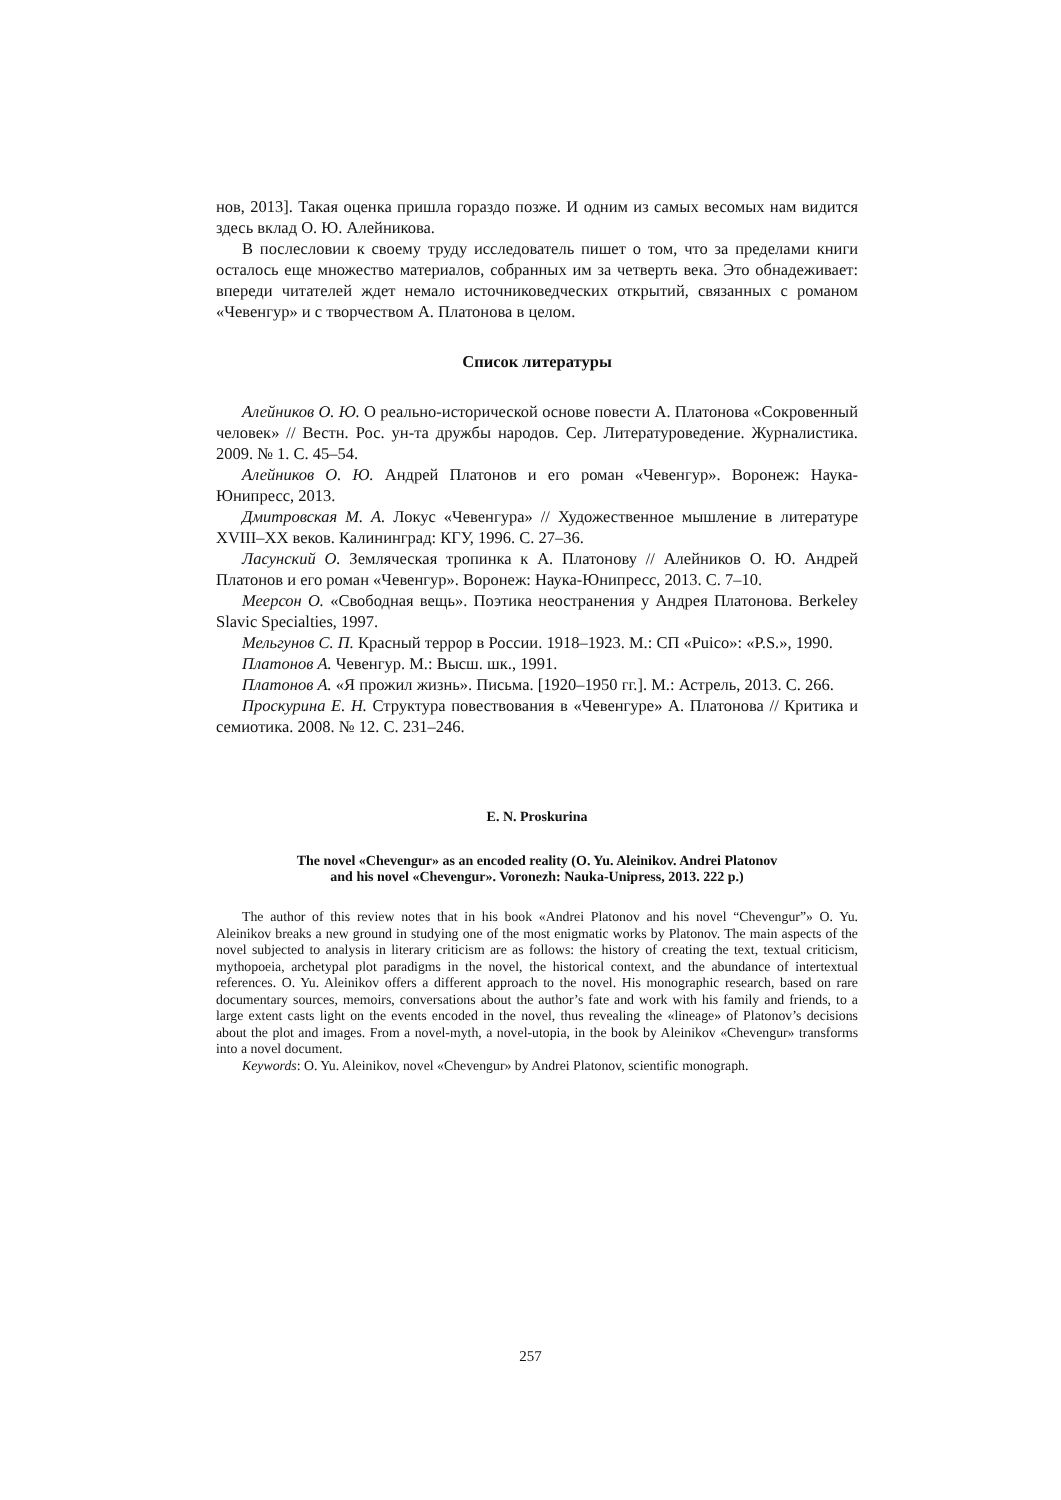нов, 2013]. Такая оценка пришла гораздо позже. И одним из самых весомых нам видится здесь вклад О. Ю. Алейникова.
В послесловии к своему труду исследователь пишет о том, что за пределами книги осталось еще множество материалов, собранных им за четверть века. Это обнадеживает: впереди читателей ждет немало источниковедческих открытий, связанных с романом «Чевенгур» и с творчеством А. Платонова в целом.
Список литературы
Алейников О. Ю. О реально-исторической основе повести А. Платонова «Сокровенный человек» // Вестн. Рос. ун-та дружбы народов. Сер. Литературоведение. Журналистика. 2009. № 1. С. 45–54.
Алейников О. Ю. Андрей Платонов и его роман «Чевенгур». Воронеж: Наука-Юнипресс, 2013.
Дмитровская М. А. Локус «Чевенгура» // Художественное мышление в литературе XVIII–XX веков. Калининград: КГУ, 1996. С. 27–36.
Ласунский О. Земляческая тропинка к А. Платонову // Алейников О. Ю. Андрей Платонов и его роман «Чевенгур». Воронеж: Наука-Юнипресс, 2013. С. 7–10.
Меерсон О. «Свободная вещь». Поэтика неостранения у Андрея Платонова. Berkeley Slavic Specialties, 1997.
Мельгунов С. П. Красный террор в России. 1918–1923. М.: СП «Puico»: «P.S.», 1990.
Платонов А. Чевенгур. М.: Высш. шк., 1991.
Платонов А. «Я прожил жизнь». Письма. [1920–1950 гг.]. М.: Астрель, 2013. С. 266.
Проскурина Е. Н. Структура повествования в «Чевенгуре» А. Платонова // Критика и семиотика. 2008. № 12. С. 231–246.
E. N. Proskurina
The novel «Chevengur» as an encoded reality (O. Yu. Aleinikov. Andrei Platonov
and his novel «Chevengur». Voronezh: Nauka-Unipress, 2013. 222 p.)
The author of this review notes that in his book «Andrei Platonov and his novel “Chevengur”» O. Yu. Aleinikov breaks a new ground in studying one of the most enigmatic works by Platonov. The main aspects of the novel subjected to analysis in literary criticism are as follows: the history of creating the text, textual criticism, mythopoeia, archetypal plot paradigms in the novel, the historical context, and the abundance of intertextual references. O. Yu. Aleinikov offers a different approach to the novel. His monographic research, based on rare documentary sources, memoirs, conversations about the author’s fate and work with his family and friends, to a large extent casts light on the events encoded in the novel, thus revealing the «lineage» of Platonov’s decisions about the plot and images. From a novel-myth, a novel-utopia, in the book by Aleinikov «Chevengur» transforms into a novel document.
Keywords: O. Yu. Aleinikov, novel «Chevengur» by Andrei Platonov, scientific monograph.
257